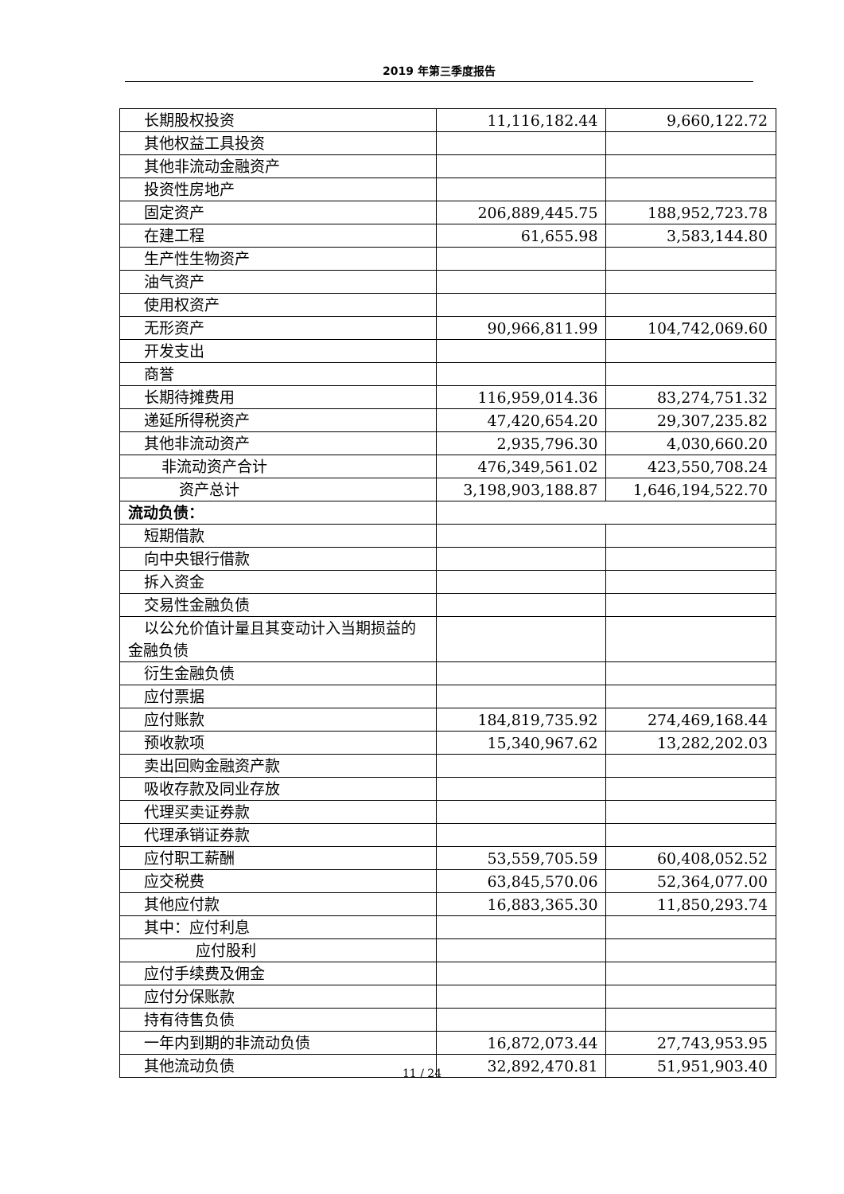2019 年第三季度报告
| 长期股权投资 | 11,116,182.44 | 9,660,122.72 |
| 其他权益工具投资 | | |
| 其他非流动金融资产 | | |
| 投资性房地产 | | |
| 固定资产 | 206,889,445.75 | 188,952,723.78 |
| 在建工程 | 61,655.98 | 3,583,144.80 |
| 生产性生物资产 | | |
| 油气资产 | | |
| 使用权资产 | | |
| 无形资产 | 90,966,811.99 | 104,742,069.60 |
| 开发支出 | | |
| 商誉 | | |
| 长期待摊费用 | 116,959,014.36 | 83,274,751.32 |
| 递延所得税资产 | 47,420,654.20 | 29,307,235.82 |
| 其他非流动资产 | 2,935,796.30 | 4,030,660.20 |
| 非流动资产合计 | 476,349,561.02 | 423,550,708.24 |
| 资产总计 | 3,198,903,188.87 | 1,646,194,522.70 |
| 流动负债： | | |
| 短期借款 | | |
| 向中央银行借款 | | |
| 拆入资金 | | |
| 交易性金融负债 | | |
| 以公允价值计量且其变动计入当期损益的金融负债 | | |
| 衍生金融负债 | | |
| 应付票据 | | |
| 应付账款 | 184,819,735.92 | 274,469,168.44 |
| 预收款项 | 15,340,967.62 | 13,282,202.03 |
| 卖出回购金融资产款 | | |
| 吸收存款及同业存放 | | |
| 代理买卖证券款 | | |
| 代理承销证券款 | | |
| 应付职工薪酬 | 53,559,705.59 | 60,408,052.52 |
| 应交税费 | 63,845,570.06 | 52,364,077.00 |
| 其他应付款 | 16,883,365.30 | 11,850,293.74 |
| 其中：应付利息 | | |
| 应付股利 | | |
| 应付手续费及佣金 | | |
| 应付分保账款 | | |
| 持有待售负债 | | |
| 一年内到期的非流动负债 | 16,872,073.44 | 27,743,953.95 |
| 其他流动负债 | 32,892,470.81 | 51,951,903.40 |
11 / 24